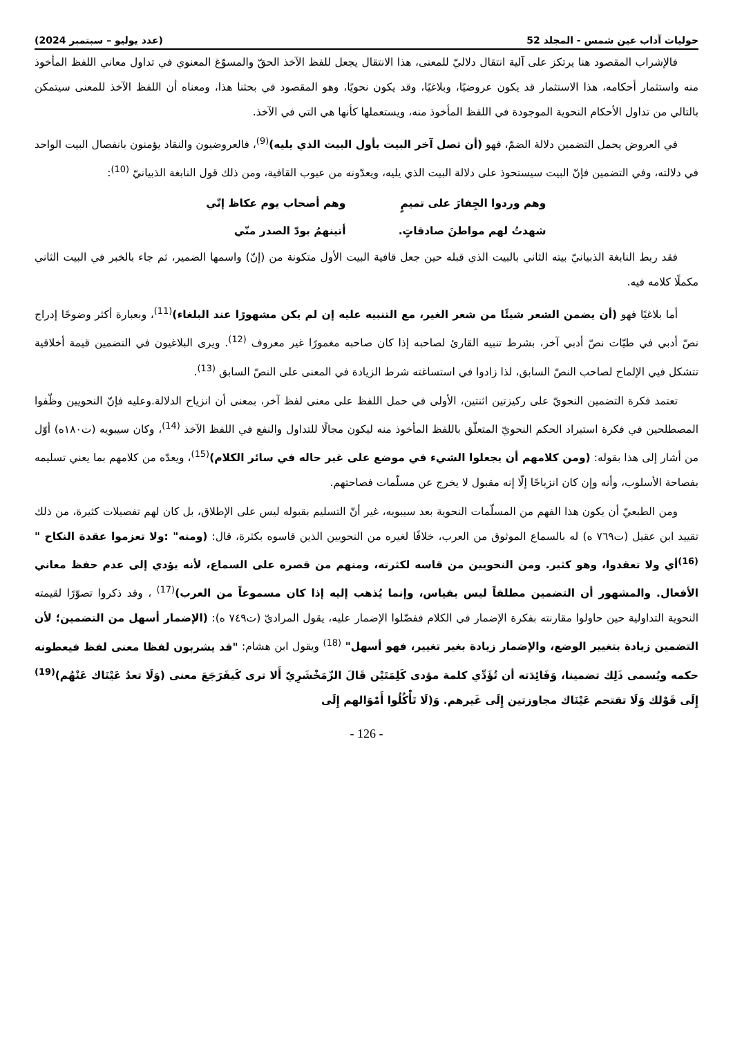حوليات آداب عين شمس - المجلد 52 (عدد يوليو – سبتمبر 2024)
فالإشراب المقصود هنا يرتكز على آلية انتقال دلاليّ للمعنى، هذا الانتقال يجعل للفظ الآخذ الحقّ والمسوّغ المعنوي في تداول معاني اللفظ المأخوذ منه واستثمار أحكامه، هذا الاستثمار قد يكون عروضيًا، وبلاغيًا، وقد يكون نحويًا، وهو المقصود في بحثنا هذا، ومعناه أن اللفظ الآخذ للمعنى سيتمكن بالتالي من تداول الأحكام النحوية الموجودة في اللفظ المأخوذ منه، ويستعملها كأنها هي التي في الآخذ.
في العروض يحمل التضمين دلالة الضمّ، فهو (أن تصل آخر البيت بأول البيت الذي يليه)<sup>(9)</sup>، فالعروضيون والنقاد يؤمنون بانفصال البيت الواحد في دلالته، وفي التضمين فإنّ البيت سيستحوذ على دلالة البيت الذي يليه، ويعدّونه من عيوب القافية، ومن ذلك قول النابغة الذبيانيّ <sup>(10)</sup>:
وهم وردوا الجِفارَ على تميمٍ وهم أصحاب يوم عكاظ إنّي
شهدتُ لهم مواطنَ صادقاتٍ. أتينهمُ بودّ الصدر منّي
فقد ربط النابغة الذبيانيّ بيته الثاني بالبيت الذي قبله حين جعل قافية البيت الأول متكونة من (إنّ) واسمها الضمير، ثم جاء بالخبر في البيت الثاني مكملًا كلامه فيه.
أما بلاغيًا فهو (أن يضمن الشعر شيئًا من شعر الغير، مع التنبيه عليه إن لم يكن مشهورًا عند البلغاء)<sup>(11)</sup>، وبعبارة أكثر وضوحًا إدراج نصّ أدبي في طيّات نصّ أدبي آخر، بشرط تنبيه القارئ لصاحبه إذا كان صاحبه مغمورًا غير معروف <sup>(12)</sup>. ويرى البلاغيون في التضمين قيمة أخلاقية تتشكل فيي الإلماح لصاحب النصّ السابق، لذا زادوا في استساغته شرط الزيادة في المعنى على النصّ السابق <sup>(13)</sup>.
تعتمد فكرة التضمين النحويّ على ركيزتين اثنتين، الأولى في حمل اللفظ على معنى لفظ آخر، بمعنى أن انزياح الدلالة.وعليه فإنّ النحويين وظّفوا المصطلحين في فكرة استيراد الحكم النحويّ المتعلّق باللفظ المأخوذ منه ليكون مجالًا للتداول والنفع في اللفظ الآخذ <sup>(14)</sup>، وكان سيبويه (ت١٨٠ه) أوّل من أشار إلى هذا بقوله: (ومن كلامهم أن يجعلوا الشيء في موضع على غير حاله في سائر الكلام)<sup>(15)</sup>، ويعدّه من كلامهم بما يعني تسليمه بفصاحة الأسلوب، وأنه وإن كان انزياحًا إلّا إنه مقبول لا يخرج عن مسلّمات فصاحتهم.
ومن الطبعيّ أن يكون هذا الفهم من المسلّمات النحوية بعد سيبويه، غير أنّ التسليم بقبوله ليس على الإطلاق، بل كان لهم تفصيلات كثيرة، من ذلك تقييد ابن عقيل (ت٧٦٩ ه) له بالسماع الموثوق من العرب، خلافًا لغيره من النحويين الذين قاسوه بكثرة، قال: (ومنه" :ولا تعزموا عقدة النكاح "<sup>(16)</sup>أي ولا تعقدوا، وهو كثير. ومن النحويين من قاسه لكثرته، ومنهم من قصره على السماع، لأنه يؤدي إلى عدم حفظ معاني الأفعال. والمشهور أن التضمين مطلقاً ليس بقياس، وإنما يُذهب إليه إذا كان مسموعاً من العرب)<sup>(17)</sup> ، وقد ذكروا تصوّرًا لقيمته النحوية التداولية حين حاولوا مقارنته بفكرة الإضمار في الكلام ففضّلوا الإضمار عليه، يقول المراديّ (ت٧٤٩ ه): (الإضمار أسهل من التضمين؛ لأن التضمين زيادة بتغيير الوضع، والإضمار زيادة بغير تغيير، فهو أسهل" <sup>(18)</sup> ويقول ابن هشام: "قد يشربون لفظا معنى لفظ فيعطونه حكمه ويُسمى ذَلِك تضمينا، وَفَائِدَته أن تُؤَدِّي كلمة مؤدى كَلِمَتَيْن قَالَ الزّمَخْشَرِيّ أَلا ترى كَيفَرَجَعَ معنى (وَلَا تعدُ عَيْنَاك عَنْهُم)<sup>(19)</sup> إِلَى قَوْلك وَلَا تقتحم عَيْنَاك مجاوزتين إِلَى غَيرهم. وَ(لَا تَأْكُلُوا أَمْوَالهم إِلَى
- 126 -